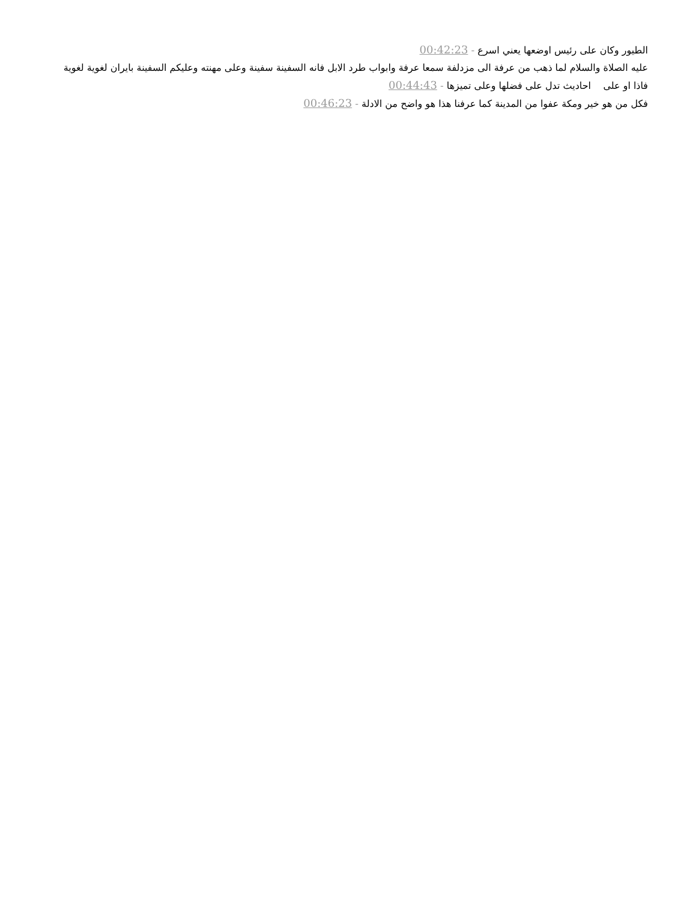الطيور وكان على رئيس اوضعها يعني اسرع - 00:42:23
عليه الصلاة والسلام لما ذهب من عرفة الى مزدلفة سمعا عرفة وابواب طرد الابل فانه السفينة سفينة وعلى مهنته وعليكم السفينة بايران لغوية لغوية فاذا او على احاديث تدل على فضلها وعلى تميزها - 00:44:43
فكل من هو خير ومكة عفوا من المدينة كما عرفنا هذا هو واضح من الادلة - 00:46:23